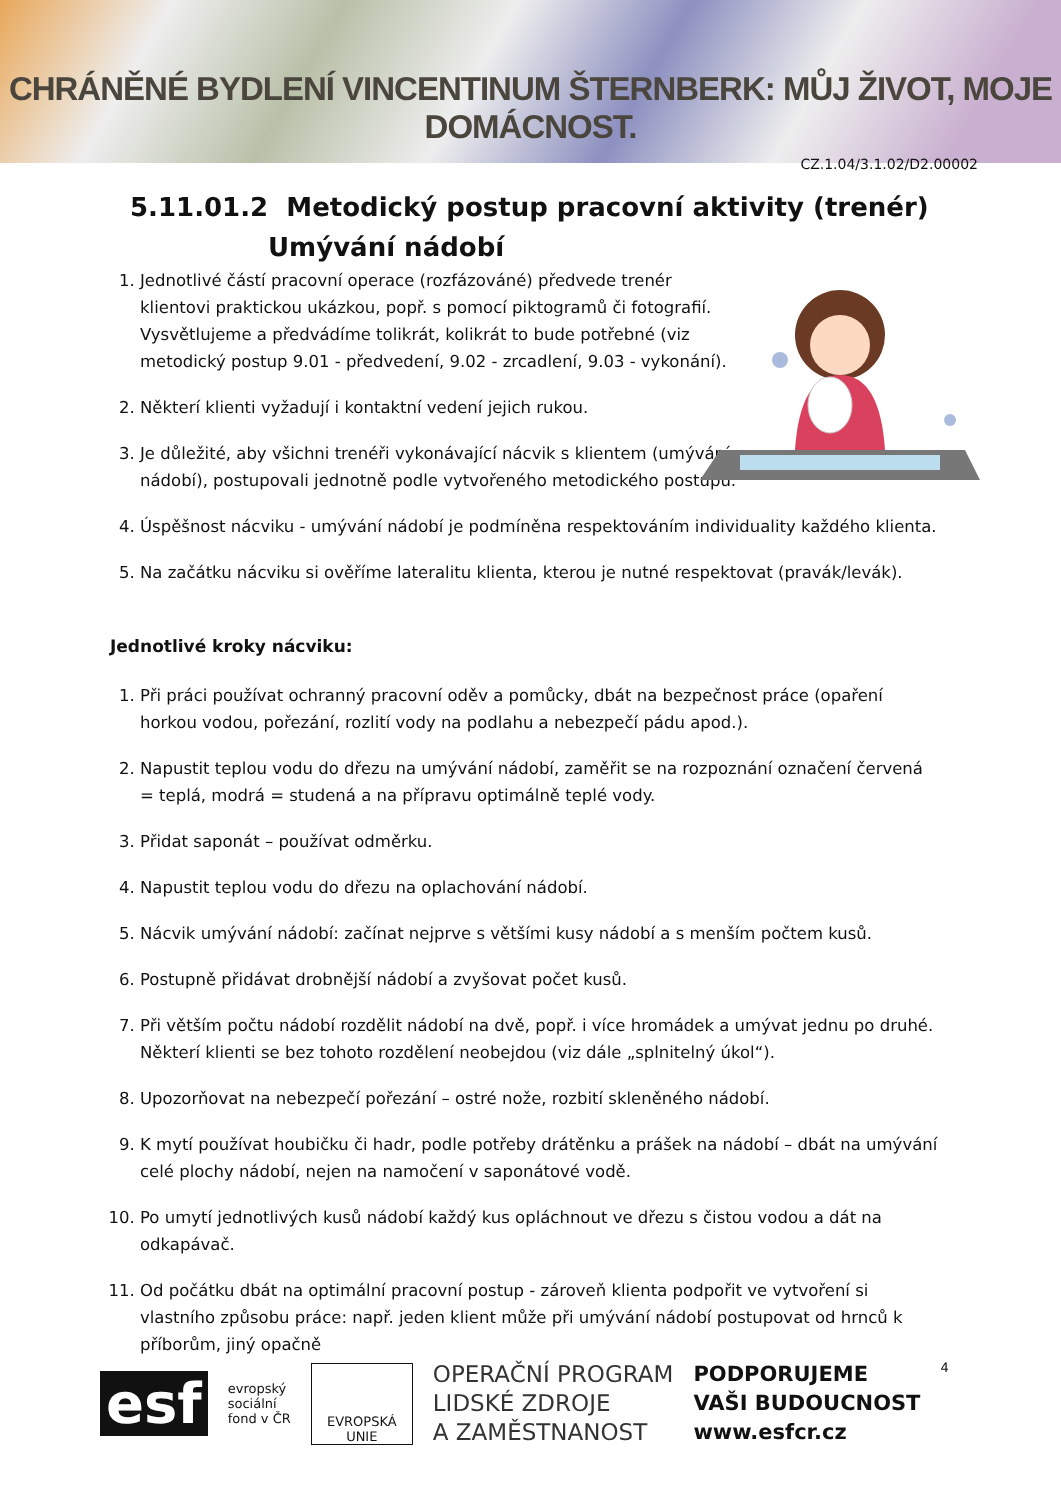CHRÁNĚNÉ BYDLENÍ VINCENTINUM ŠTERNBERK: MŮJ ŽIVOT, MOJE DOMÁCNOST.
CZ.1.04/3.1.02/D2.00002
5.11.01.2 Metodický postup pracovní aktivity (trenér)
Umývání nádobí
1. Jednotlivé částí pracovní operace (rozfázováné) předvede trenér klientovi praktickou ukázkou, popř. s pomocí piktogramů či fotografií. Vysvětlujeme a předvádíme tolikrát, kolikrát to bude potřebné (viz metodický postup 9.01 - předvedení, 9.02 - zrcadlení, 9.03 - vykonání).
2. Některí klienti vyžadují i kontaktní vedení jejich rukou.
3. Je důležité, aby všichni trenéři vykonávající nácvik s klientem (umývání nádobí), postupovali jednotně podle vytvořeného metodického postupu.
4. Úspěšnost nácviku - umývání nádobí je podmíněna respektováním individuality každého klienta.
5. Na začátku nácviku si ověříme lateralitu klienta, kterou je nutné respektovat (pravák/levák).
Jednotlivé kroky nácviku:
1. Při práci používat ochranný pracovní oděv a pomůcky, dbát na bezpečnost práce (opaření horkou vodou, pořezání, rozlití vody na podlahu a nebezpečí pádu apod.).
2. Napustit teplou vodu do dřezu na umývání nádobí, zaměřit se na rozpoznání označení červená = teplá, modrá = studená a na přípravu optimálně teplé vody.
3. Přidat saponát – používat odměrku.
4. Napustit teplou vodu do dřezu na oplachování nádobí.
5. Nácvik umývání nádobí: začínat nejprve s většími kusy nádobí a s menším počtem kusů.
6. Postupně přidávat drobnější nádobí a zvyšovat počet kusů.
7. Při větším počtu nádobí rozdělit nádobí na dvě, popř. i více hromádek a umývat jednu po druhé. Některí klienti se bez tohoto rozdělení neobejdou (viz dále „splnitelný úkol“).
8. Upozorňovat na nebezpečí pořezání – ostré nože, rozbití skleněného nádobí.
9. K mytí používat houbičku či hadr, podle potřeby drátěnku a prášek na nádobí – dbát na umývání celé plochy nádobí, nejen na namočení v saponátové vodě.
10. Po umytí jednotlivých kusů nádobí každý kus opláchnout ve dřezu s čistou vodou a dát na odkapávač.
11. Od počátku dbát na optimální pracovní postup - zároveň klienta podpořit ve vytvoření si vlastního způsobu práce: např. jeden klient může při umývání nádobí postupovat od hrnců k příborům, jiný opačně
esf
evropský
sociální
fond v ČR
EVROPSKÁ UNIE
OPERAČNÍ PROGRAM
LIDSKÉ ZDROJE
A ZAMĚSTNANOST
PODPORUJEME
VAŠI BUDOUCNOST
www.esfcr.cz
4